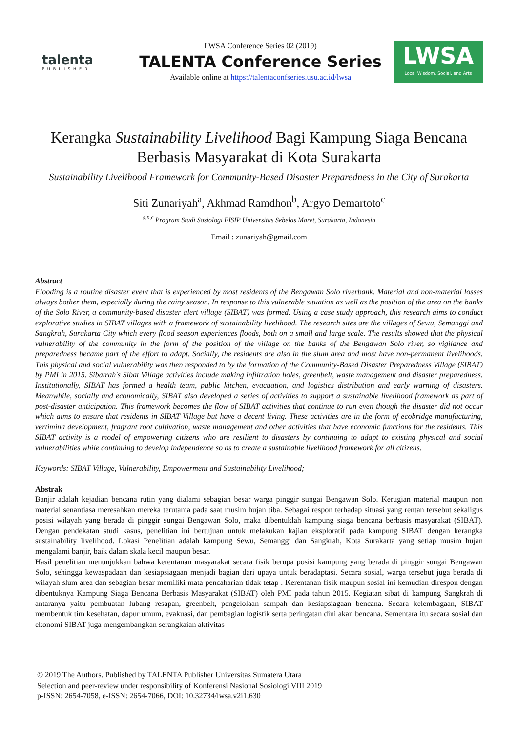talenta
PUBLISHER
LWSA Conference Series 02 (2019)
TALENTA Conference Series
Available online at https://talentaconfseries.usu.ac.id/lwsa
LWSA
Local Wisdom, Social, and Arts
Kerangka Sustainability Livelihood Bagi Kampung Siaga Bencana Berbasis Masyarakat di Kota Surakarta
Sustainability Livelihood Framework for Community-Based Disaster Preparedness in the City of Surakarta
Siti Zunariyah<sup>a</sup>, Akhmad Ramdhon<sup>b</sup>, Argyo Demartoto<sup>c</sup>
<sup>a,b,c</sup> Program Studi Sosiologi FISIP Universitas Sebelas Maret, Surakarta, Indonesia
Email : zunariyah@gmail.com
Abstract
Flooding is a routine disaster event that is experienced by most residents of the Bengawan Solo riverbank. Material and non-material losses always bother them, especially during the rainy season. In response to this vulnerable situation as well as the position of the area on the banks of the Solo River, a community-based disaster alert village (SIBAT) was formed. Using a case study approach, this research aims to conduct explorative studies in SIBAT villages with a framework of sustainability livelihood. The research sites are the villages of Sewu, Semanggi and Sangkrah, Surakarta City which every flood season experiences floods, both on a small and large scale. The results showed that the physical vulnerability of the community in the form of the position of the village on the banks of the Bengawan Solo river, so vigilance and preparedness became part of the effort to adapt. Socially, the residents are also in the slum area and most have non-permanent livelihoods. This physical and social vulnerability was then responded to by the formation of the Community-Based Disaster Preparedness Village (SIBAT) by PMI in 2015. Sibatrah's Sibat Village activities include making infiltration holes, greenbelt, waste management and disaster preparedness. Institutionally, SIBAT has formed a health team, public kitchen, evacuation, and logistics distribution and early warning of disasters. Meanwhile, socially and economically, SIBAT also developed a series of activities to support a sustainable livelihood framework as part of post-disaster anticipation. This framework becomes the flow of SIBAT activities that continue to run even though the disaster did not occur which aims to ensure that residents in SIBAT Village but have a decent living. These activities are in the form of ecobridge manufacturing, vertimina development, fragrant root cultivation, waste management and other activities that have economic functions for the residents. This SIBAT activity is a model of empowering citizens who are resilient to disasters by continuing to adapt to existing physical and social vulnerabilities while continuing to develop independence so as to create a sustainable livelihood framework for all citizens.
Keywords: SIBAT Village, Vulnerability, Empowerment and Sustainability Livelihood;
Abstrak
Banjir adalah kejadian bencana rutin yang dialami sebagian besar warga pinggir sungai Bengawan Solo. Kerugian material maupun non material senantiasa meresahkan mereka terutama pada saat musim hujan tiba. Sebagai respon terhadap situasi yang rentan tersebut sekaligus posisi wilayah yang berada di pinggir sungai Bengawan Solo, maka dibentuklah kampung siaga bencana berbasis masyarakat (SIBAT). Dengan pendekatan studi kasus, penelitian ini bertujuan untuk melakukan kajian eksploratif pada kampung SIBAT dengan kerangka sustainability livelihood. Lokasi Penelitian adalah kampung Sewu, Semanggi dan Sangkrah, Kota Surakarta yang setiap musim hujan mengalami banjir, baik dalam skala kecil maupun besar.
Hasil penelitian menunjukkan bahwa kerentanan masyarakat secara fisik berupa posisi kampung yang berada di pinggir sungai Bengawan Solo, sehingga kewaspadaan dan kesiapsiagaan menjadi bagian dari upaya untuk beradaptasi. Secara sosial, warga tersebut juga berada di wilayah slum area dan sebagian besar memiliki mata pencaharian tidak tetap . Kerentanan fisik maupun sosial ini kemudian direspon dengan dibentuknya Kampung Siaga Bencana Berbasis Masyarakat (SIBAT) oleh PMI pada tahun 2015. Kegiatan sibat di kampung Sangkrah di antaranya yaitu pembuatan lubang resapan, greenbelt, pengelolaan sampah dan kesiapsiagaan bencana. Secara kelembagaan, SIBAT membentuk tim kesehatan, dapur umum, evakuasi, dan pembagian logistik serta peringatan dini akan bencana. Sementara itu secara sosial dan ekonomi SIBAT juga mengembangkan serangkaian aktivitas
© 2019 The Authors. Published by TALENTA Publisher Universitas Sumatera Utara
Selection and peer-review under responsibility of Konferensi Nasional Sosiologi VIII 2019
p-ISSN: 2654-7058, e-ISSN: 2654-7066, DOI: 10.32734/lwsa.v2i1.630